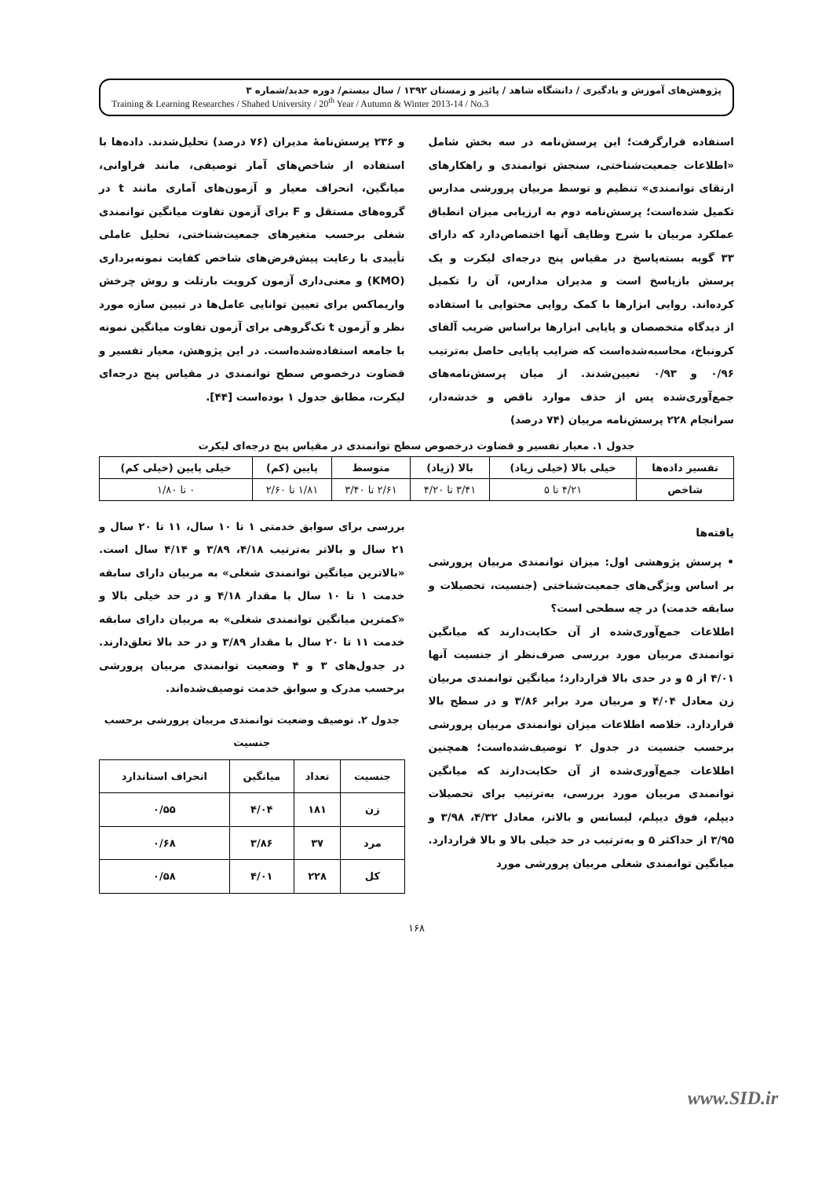پژوهش‌های آموزش و یادگیری / دانشگاه شاهد / پائیز و زمستان ۱۳۹۲ / سال بیستم/ دوره جدید/شماره ۳
Training & Learning Researches / Shahed University / 20<sup>th</sup> Year / Autumn & Winter 2013-14 / No.3
استفاده قرارگرفت؛ این پرسش‌نامه در سه بخش شامل «اطلاعات جمعیت‌شناختی، سنجش توانمندی و راهکارهای ارتقای توانمندی» تنظیم و توسط مربیان پرورشی مدارس تکمیل شده‌است؛ پرسش‌نامه دوم به ارزیابی میزان انطباق عملکرد مربیان با شرح وظایف آنها اختصاص‌دارد که دارای ۳۳ گویه بسته‌پاسخ در مقیاس پنج درجه‌ای لیکرت و یک پرسش بازپاسخ است و مدیران مدارس، آن را تکمیل کرده‌اند. روایی ابزارها با کمک روایی محتوایی با استفاده از دیدگاه متخصصان و پایایی ابزارها براساس ضریب آلفای کرونباخ، محاسبه‌شده‌است که ضرایب پایایی حاصل به‌ترتیب ۰/۹۶ و ۰/۹۳ تعیین‌شدند. از میان پرسش‌نامه‌های جمع‌آوری‌شده پس از حذف موارد ناقص و خدشه‌دار، سرانجام ۲۲۸ پرسش‌نامه مربیان (۷۴ درصد)
و ۲۳۶ پرسش‌نامهٔ مدیران (۷۶ درصد) تحلیل‌شدند. داده‌ها با استفاده از شاخص‌های آمار توصیفی، مانند فراوانی، میانگین، انحراف معیار و آزمون‌های آماری مانند t در گروه‌های مستقل و F برای آزمون تفاوت میانگین توانمندی شغلی برحسب متغیرهای جمعیت‌شناختی، تحلیل عاملی تأییدی با رعایت پیش‌فرض‌های شاخص کفایت نمونه‌برداری (KMO) و معنی‌داری آزمون کرویت بارتلت و روش چرخش واریماکس برای تعیین توانایی عامل‌ها در تبیین سازه مورد نظر و آزمون t تک‌گروهی برای آزمون تفاوت میانگین نمونه با جامعه استفاده‌شده‌است. در این پژوهش، معیار تفسیر و قضاوت درخصوص سطح توانمندی در مقیاس پنج درجه‌ای لیکرت، مطابق جدول ۱ بوده‌است [۴۴].
جدول ۱. معیار تفسیر و قضاوت درخصوص سطح توانمندی در مقیاس پنج درجه‌ای لیکرت
| تفسیر داده‌ها | خیلی بالا (خیلی زیاد) | بالا (زیاد) | متوسط | پایین (کم) | خیلی پایین (خیلی کم) |
| --- | --- | --- | --- | --- | --- |
| شاخص | ۴/۲۱ تا ۵ | ۳/۴۱ تا ۴/۲۰ | ۲/۶۱ تا ۳/۴۰ | ۱/۸۱ تا ۲/۶۰ | ۰ تا ۱/۸۰ |
یافته‌ها
• پرسش پژوهشی اول: میزان توانمندی مربیان پرورشی بر اساس ویژگی‌های جمعیت‌شناختی (جنسیت، تحصیلات و سابقه خدمت) در چه سطحی است؟
اطلاعات جمع‌آوری‌شده از آن حکایت‌دارند که میانگین توانمندی مربیان مورد بررسی صرف‌نظر از جنسیت آنها ۴/۰۱ از ۵ و در حدی بالا قراردارد؛ میانگین توانمندی مربیان زن معادل ۴/۰۴ و مربیان مرد برابر ۳/۸۶ و در سطح بالا قراردارد. خلاصه اطلاعات میزان توانمندی مربیان پرورشی برحسب جنسیت در جدول ۲ توصیف‌شده‌است؛ همچنین اطلاعات جمع‌آوری‌شده از آن حکایت‌دارند که میانگین توانمندی مربیان مورد بررسی، به‌ترتیب برای تحصیلات دیپلم، فوق دیپلم، لیسانس و بالاتر، معادل ۴/۳۲، ۳/۹۸ و ۳/۹۵ از حداکثر ۵ و به‌ترتیب در حد خیلی بالا و بالا قراردارد. میانگین توانمندی شغلی مربیان پرورشی مورد
بررسی برای سوابق خدمتی ۱ تا ۱۰ سال، ۱۱ تا ۲۰ سال و ۲۱ سال و بالاتر به‌ترتیب ۴/۱۸، ۳/۸۹ و ۴/۱۴ سال است. «بالاترین میانگین توانمندی شغلی» به مربیان دارای سابقه خدمت ۱ تا ۱۰ سال با مقدار ۴/۱۸ و در حد خیلی بالا و «کمترین میانگین توانمندی شغلی» به مربیان دارای سابقه خدمت ۱۱ تا ۲۰ سال با مقدار ۳/۸۹ و در حد بالا تعلق‌دارند. در جدول‌های ۳ و ۴ وضعیت توانمندی مربیان پرورشی برحسب مدرک و سوابق خدمت توصیف‌شده‌اند.
جدول ۲. توصیف وضعیت توانمندی مربیان پرورشی برحسب جنسیت
| جنسیت | تعداد | میانگین | انحراف استاندارد |
| --- | --- | --- | --- |
| زن | ۱۸۱ | ۴/۰۴ | ۰/۵۵ |
| مرد | ۳۷ | ۳/۸۶ | ۰/۶۸ |
| کل | ۲۲۸ | ۴/۰۱ | ۰/۵۸ |
۱۶۸
www.SID.ir